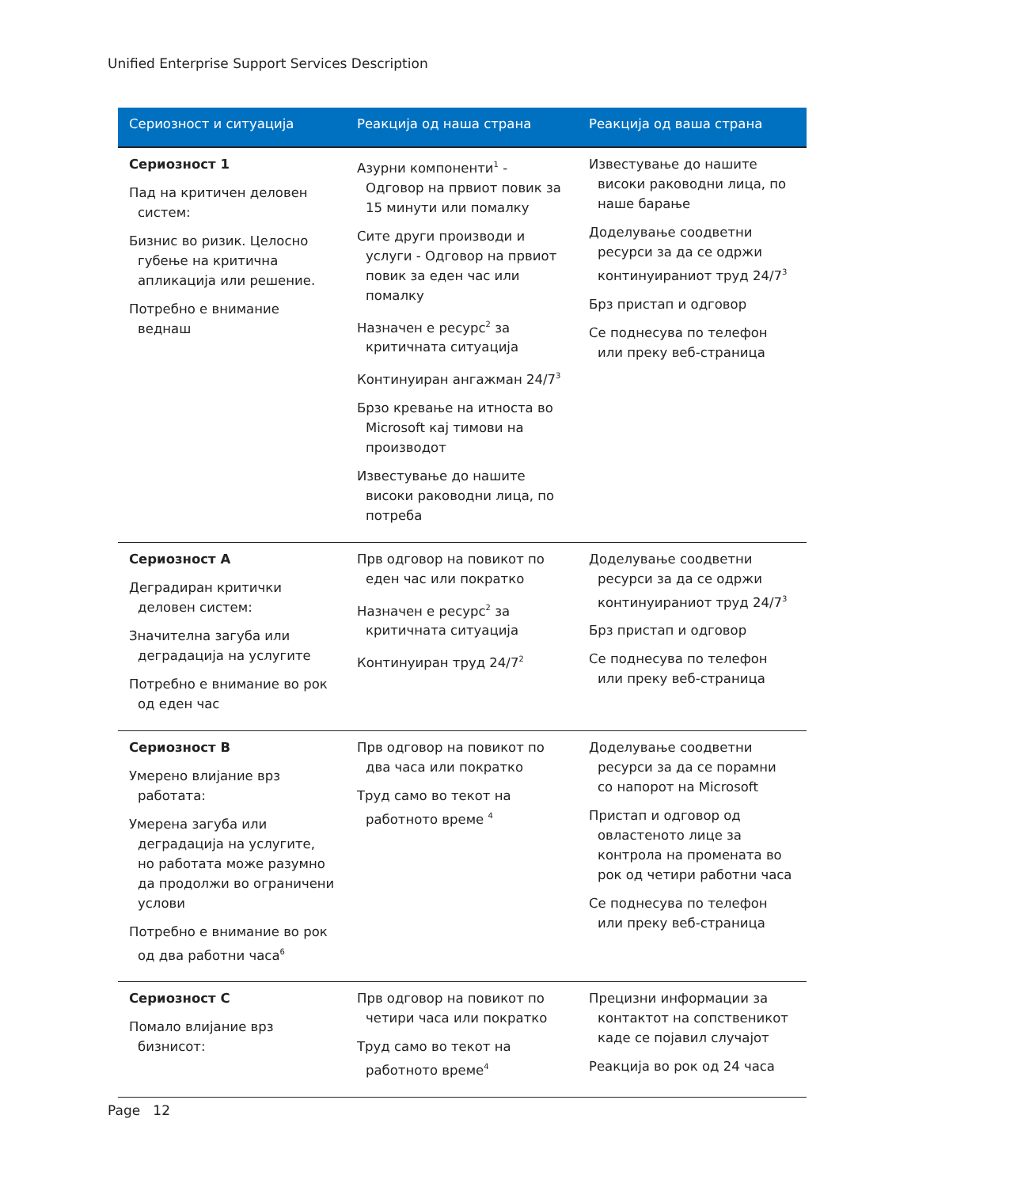Unified Enterprise Support Services Description
| Сериозност и ситуација | Реакција од наша страна | Реакција од ваша страна |
| --- | --- | --- |
| Сериозност 1 Пад на критичен деловен систем: Бизнис во ризик. Целосно губење на критична апликација или решение. Потребно е внимание веднаш | Азурни компоненти<sup>1</sup> - Одговор на првиот повик за 15 минути или помалку Сите други производи и услуги - Одговор на првиот повик за еден час или помалку Назначен е ресурс<sup>2</sup> за критичната ситуација Континуиран ангажман 24/7<sup>3</sup> Брзо кревање на итноста во Microsoft кај тимови на производот Известување до нашите високи раководни лица, по потреба | Известување до нашите високи раководни лица, по наше барање Доделување соодветни ресурси за да се одржи континуираниот труд 24/7<sup>3</sup> Брз пристап и одговор Се поднесува по телефон или преку веб-страница |
| Сериозност A Деградиран критички деловен систем: Значителна загуба или деградација на услугите Потребно е внимание во рок од еден час | Прв одговор на повикот по еден час или пократко Назначен е ресурс<sup>2</sup> за критичната ситуација Континуиран труд 24/7<sup>2</sup> | Доделување соодветни ресурси за да се одржи континуираниот труд 24/7<sup>3</sup> Брз пристап и одговор Се поднесува по телефон или преку веб-страница |
| Сериозност B Умерено влијание врз работата: Умерена загуба или деградација на услугите, но работата може разумно да продолжи во ограничени услови Потребно е внимание во рок од два работни часа<sup>6</sup> | Прв одговор на повикот по два часа или пократко Труд само во текот на работното време <sup>4</sup> | Доделување соодветни ресурси за да се порамни со напорот на Microsoft Пристап и одговор од овластеното лице за контрола на промената во рок од четири работни часа Се поднесува по телефон или преку веб-страница |
| Сериозност C Помало влијание врз бизнисот: | Прв одговор на повикот по четири часа или пократко Труд само во текот на работното време<sup>4</sup> | Прецизни информации за контактот на сопственикот каде се појавил случајот Реакција во рок од 24 часа |
Page 12